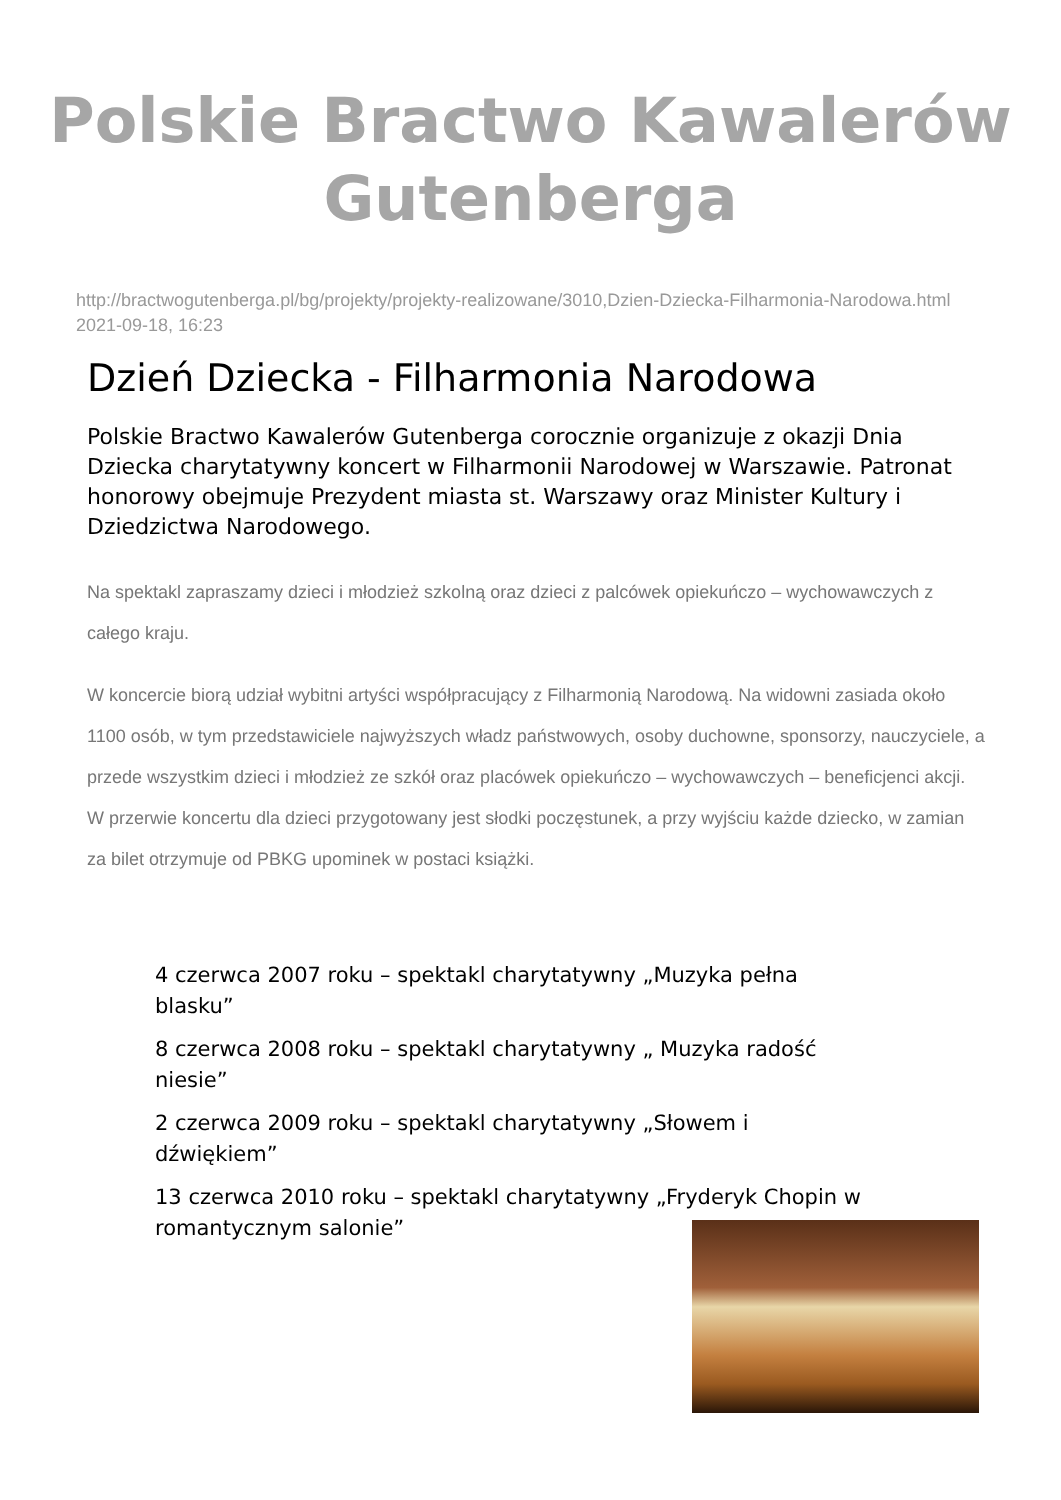Polskie Bractwo Kawalerów
Gutenberga
http://bractwogutenberga.pl/bg/projekty/projekty-realizowane/3010,Dzien-Dziecka-Filharmonia-Narodowa.html
2021-09-18, 16:23
Dzień Dziecka - Filharmonia Narodowa
Polskie Bractwo Kawalerów Gutenberga corocznie organizuje z okazji Dnia Dziecka charytatywny koncert w Filharmonii Narodowej w Warszawie. Patronat honorowy obejmuje Prezydent miasta st. Warszawy oraz Minister Kultury i Dziedzictwa Narodowego.
Na spektakl zapraszamy dzieci i młodzież szkolną oraz dzieci z palcówek opiekuńczo – wychowawczych z całego kraju.
W koncercie biorą udział wybitni artyści współpracujący z Filharmonią Narodową. Na widowni zasiada około 1100 osób, w tym przedstawiciele najwyższych władz państwowych, osoby duchowne, sponsorzy, nauczyciele, a przede wszystkim dzieci i młodzież ze szkół oraz placówek opiekuńczo – wychowawczych – beneficjenci akcji. W przerwie koncertu dla dzieci przygotowany jest słodki poczęstunek, a przy wyjściu każde dziecko, w zamian za bilet otrzymuje od PBKG upominek w postaci książki.
4 czerwca 2007 roku – spektakl charytatywny „Muzyka pełna blasku”
8 czerwca 2008 roku – spektakl charytatywny „ Muzyka radość niesie”
2 czerwca 2009 roku – spektakl charytatywny „Słowem i dźwiękiem”
13 czerwca 2010 roku – spektakl charytatywny „Fryderyk Chopin w romantycznym salonie”